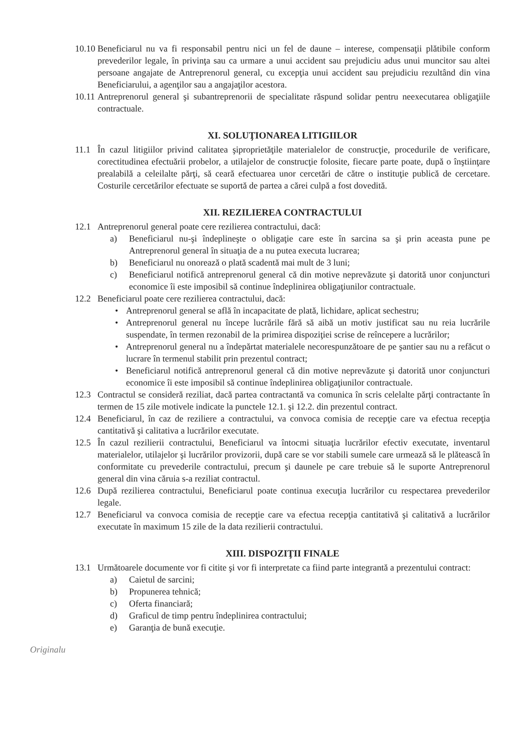10.10 Beneficiarul nu va fi responsabil pentru nici un fel de daune – interese, compensaţii plătibile conform prevederilor legale, în privinţa sau ca urmare a unui accident sau prejudiciu adus unui muncitor sau altei persoane angajate de Antreprenorul general, cu excepţia unui accident sau prejudiciu rezultând din vina Beneficiarului, a agenţilor sau a angajaţilor acestora.
10.11 Antreprenorul general şi subantreprenorii de specialitate răspund solidar pentru neexecutarea obligaţiile contractuale.
XI. SOLUŢIONAREA LITIGIILOR
11.1 În cazul litigiilor privind calitatea şiproprietăţile materialelor de construcţie, procedurile de verificare, corectitudinea efectuării probelor, a utilajelor de construcţie folosite, fiecare parte poate, după o înştiinţare prealabilă a celeilalte părţi, să ceară efectuarea unor cercetări de către o instituţie publică de cercetare. Costurile cercetărilor efectuate se suportă de partea a cărei culpă a fost dovedită.
XII. REZILIEREA CONTRACTULUI
12.1 Antreprenorul general poate cere rezilierea contractului, dacă:
a) Beneficiarul nu-şi îndeplineşte o obligaţie care este în sarcina sa şi prin aceasta pune pe Antreprenorul general în situaţia de a nu putea executa lucrarea;
b) Beneficiarul nu onorează o plată scadentă mai mult de 3 luni;
c) Beneficiarul notifică antreprenorul general că din motive neprevăzute şi datorită unor conjuncturi economice îi este imposibil să continue îndeplinirea obligaţiunilor contractuale.
12.2 Beneficiarul poate cere rezilierea contractului, dacă:
• Antreprenorul general se află în incapacitate de plată, lichidare, aplicat sechestru;
• Antreprenorul general nu începe lucrările fără să aibă un motiv justificat sau nu reia lucrările suspendate, în termen rezonabil de la primirea dispoziţiei scrise de reîncepere a lucrărilor;
• Antreprenorul general nu a îndepărtat materialele necorespunzătoare de pe şantier sau nu a refăcut o lucrare în termenul stabilit prin prezentul contract;
• Beneficiarul notifică antreprenorul general că din motive neprevăzute şi datorită unor conjuncturi economice îi este imposibil să continue îndeplinirea obligaţiunilor contractuale.
12.3 Contractul se consideră reziliat, dacă partea contractantă va comunica în scris celelalte părţi contractante în termen de 15 zile motivele indicate la punctele 12.1. şi 12.2. din prezentul contract.
12.4 Beneficiarul, în caz de reziliere a contractului, va convoca comisia de recepţie care va efectua recepţia cantitativă şi calitativa a lucrărilor executate.
12.5 În cazul rezilierii contractului, Beneficiarul va întocmi situaţia lucrărilor efectiv executate, inventarul materialelor, utilajelor şi lucrărilor provizorii, după care se vor stabili sumele care urmează să le plătească în conformitate cu prevederile contractului, precum şi daunele pe care trebuie să le suporte Antreprenorul general din vina căruia s-a reziliat contractul.
12.6 După rezilierea contractului, Beneficiarul poate continua execuţia lucrărilor cu respectarea prevederilor legale.
12.7 Beneficiarul va convoca comisia de recepţie care va efectua recepţia cantitativă şi calitativă a lucrărilor executate în maximum 15 zile de la data rezilierii contractului.
XIII. DISPOZIŢII FINALE
13.1 Următoarele documente vor fi citite şi vor fi interpretate ca fiind parte integrantă a prezentului contract:
a) Caietul de sarcini;
b) Propunerea tehnică;
c) Oferta financiară;
d) Graficul de timp pentru îndeplinirea contractului;
e) Garanţia de bună execuţie.
Originalu